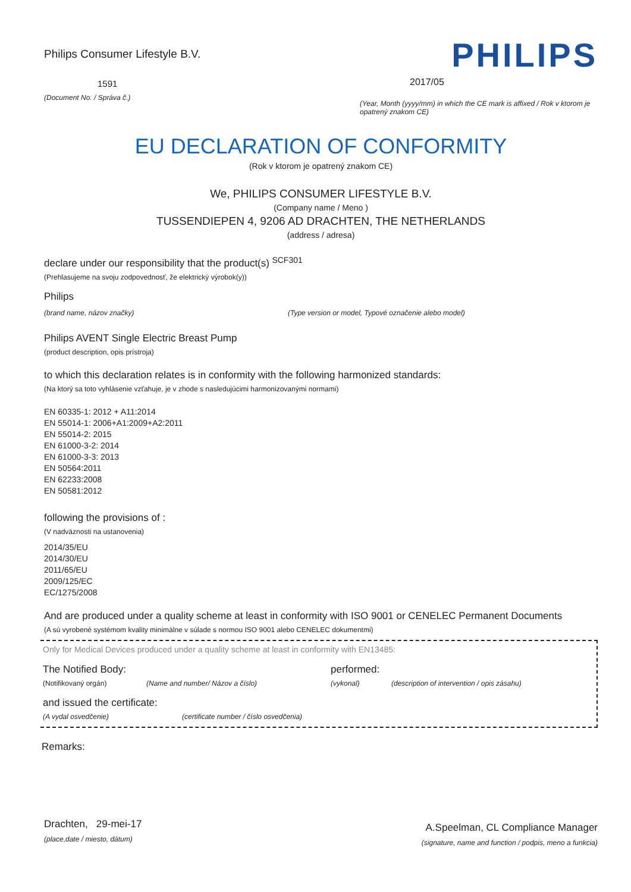Philips Consumer Lifestyle B.V.
1591
(Document No. / Správa č.)
PHILIPS
2017/05
(Year, Month (yyyy/mm) in which the CE mark is affixed / Rok v ktorom je opatrený znakom CE)
EU DECLARATION OF CONFORMITY
(Rok v ktorom je opatrený znakom CE)
We, PHILIPS CONSUMER LIFESTYLE B.V.
(Company name / Meno )
TUSSENDIEPEN 4, 9206 AD DRACHTEN, THE NETHERLANDS
(address / adresa)
declare under our responsibility that the product(s) <sup>SCF301</sup>
(Prehlasujeme na svoju zodpovednosť, že elektrický výrobok(y))
Philips
(brand name, názov značky) (Type version or model, Typové označenie alebo model)
Philips AVENT Single Electric Breast Pump
(product description, opis prístroja)
to which this declaration relates is in conformity with the following harmonized standards:
(Na ktorý sa toto vyhlásenie vzťahuje, je v zhode s nasledujúcimi harmonizovanými normami)
EN 60335-1: 2012 + A11:2014
EN 55014-1: 2006+A1:2009+A2:2011
EN 55014-2: 2015
EN 61000-3-2: 2014
EN 61000-3-3: 2013
EN 50564:2011
EN 62233:2008
EN 50581:2012
following the provisions of :
(V nadväznosti na ustanovenia)
2014/35/EU
2014/30/EU
2011/65/EU
2009/125/EC
EC/1275/2008
And are produced under a quality scheme at least in conformity with ISO 9001 or CENELEC Permanent Documents
(A sú vyrobené systémom kvality minimálne v súlade s normou ISO 9001 alebo CENELEC dokumentmi)
Only for Medical Devices produced under a quality scheme at least in conformity with EN13485:
The Notified Body: performed:
(Notifikovaný orgán) (Name and number/ Názov a číslo) (vykonal) (description of intervention / opis zásahu)
and issued the certificate:
(A vydal osvedčenie) (certificate number / číslo osvedčenia)
Remarks:
Drachten, 29-mei-17
(place,date / miesto, dátum)
A.Speelman, CL Compliance Manager
(signature, name and function / podpis, meno a funkcia)